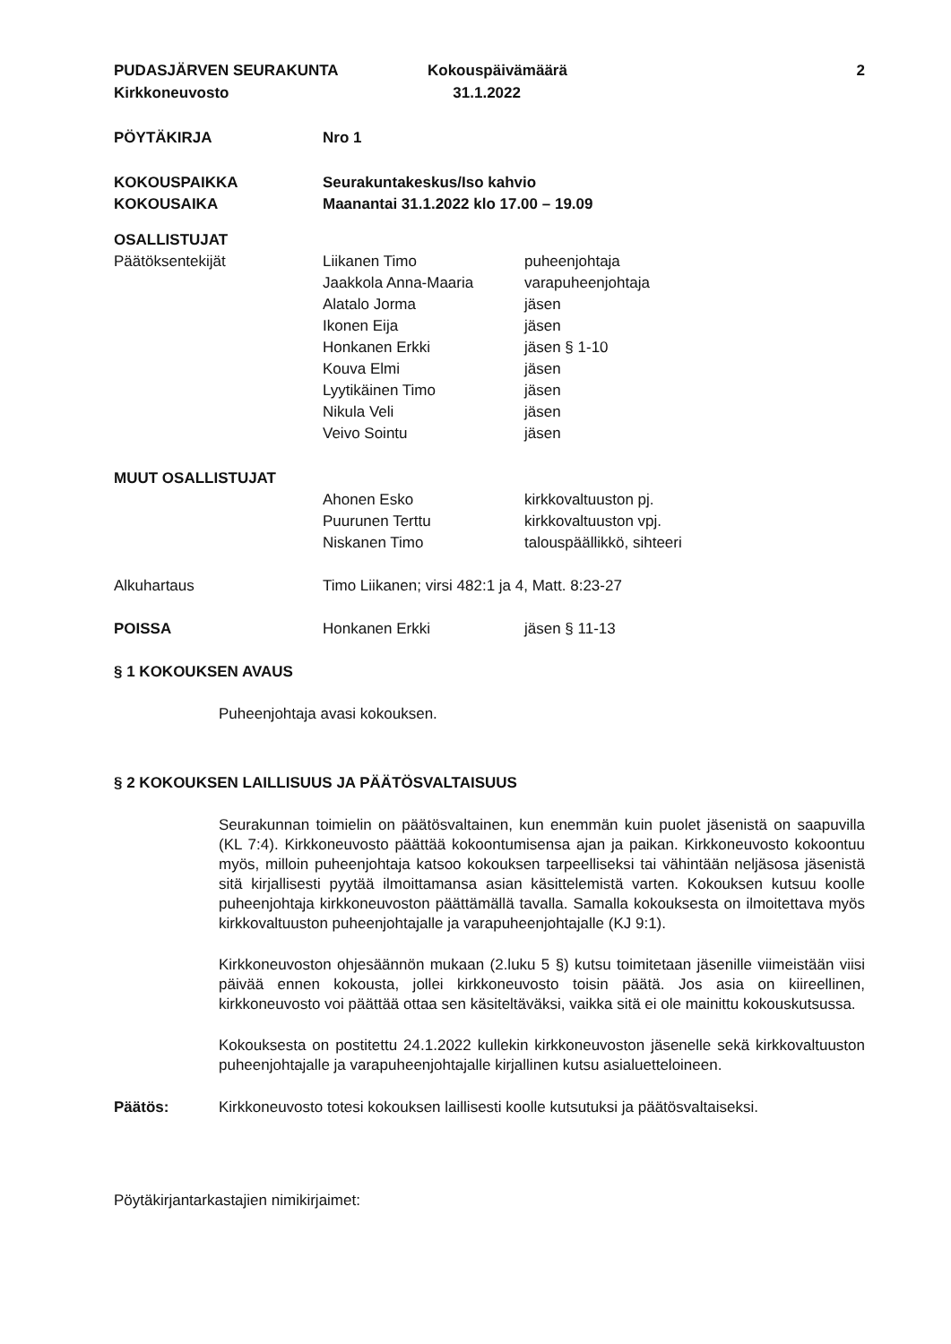PUDASJÄRVEN SEURAKUNTA
Kirkkoneuvosto
Kokouspäivämäärä
31.1.2022
2
PÖYTÄKIRJA Nro 1
KOKOUSPAIKKA Seurakuntakeskus/Iso kahvio
KOKOUSAIKA Maanantai 31.1.2022 klo 17.00 – 19.09
OSALLISTUJAT
Päätöksentekijät Liikanen Timo puheenjohtaja
Jaakkola Anna-Maaria varapuheenjohtaja
Alatalo Jorma jäsen
Ikonen Eija jäsen
Honkanen Erkki jäsen § 1-10
Kouva Elmi jäsen
Lyytikäinen Timo jäsen
Nikula Veli jäsen
Veivo Sointu jäsen
MUUT OSALLISTUJAT
Ahonen Esko kirkkovaltuuston pj.
Puurunen Terttu kirkkovaltuuston vpj.
Niskanen Timo talouspäällikkö, sihteeri
Alkuhartaus Timo Liikanen; virsi 482:1 ja 4, Matt. 8:23-27
POISSA Honkanen Erkki jäsen § 11-13
§ 1 KOKOUKSEN AVAUS
Puheenjohtaja avasi kokouksen.
§ 2 KOKOUKSEN LAILLISUUS JA PÄÄTÖSVALTAISUUS
Seurakunnan toimielin on päätösvaltainen, kun enemmän kuin puolet jäsenistä on saapuvilla (KL 7:4). Kirkkoneuvosto päättää kokoontumisensa ajan ja paikan. Kirkkoneuvosto kokoontuu myös, milloin puheenjohtaja katsoo kokouksen tarpeelliseksi tai vähintään neljäsosa jäsenistä sitä kirjallisesti pyytää ilmoittamansa asian käsittelemistä varten. Kokouksen kutsuu koolle puheenjohtaja kirkkoneuvoston päättämällä tavalla. Samalla kokouksesta on ilmoitettava myös kirkkovaltuuston puheenjohtajalle ja varapuheenjohtajalle (KJ 9:1).
Kirkkoneuvoston ohjesäännön mukaan (2.luku 5 §) kutsu toimitetaan jäsenille viimeistään viisi päivää ennen kokousta, jollei kirkkoneuvosto toisin päätä. Jos asia on kiireellinen, kirkkoneuvosto voi päättää ottaa sen käsiteltäväksi, vaikka sitä ei ole mainittu kokouskutsussa.
Kokouksesta on postitettu 24.1.2022 kullekin kirkkoneuvoston jäsenelle sekä kirkkovaltuuston puheenjohtajalle ja varapuheenjohtajalle kirjallinen kutsu asialuetteloineen.
Päätös: Kirkkoneuvosto totesi kokouksen laillisesti koolle kutsutuksi ja päätösvaltaiseksi.
Pöytäkirjantarkastajien nimikirjaimet: